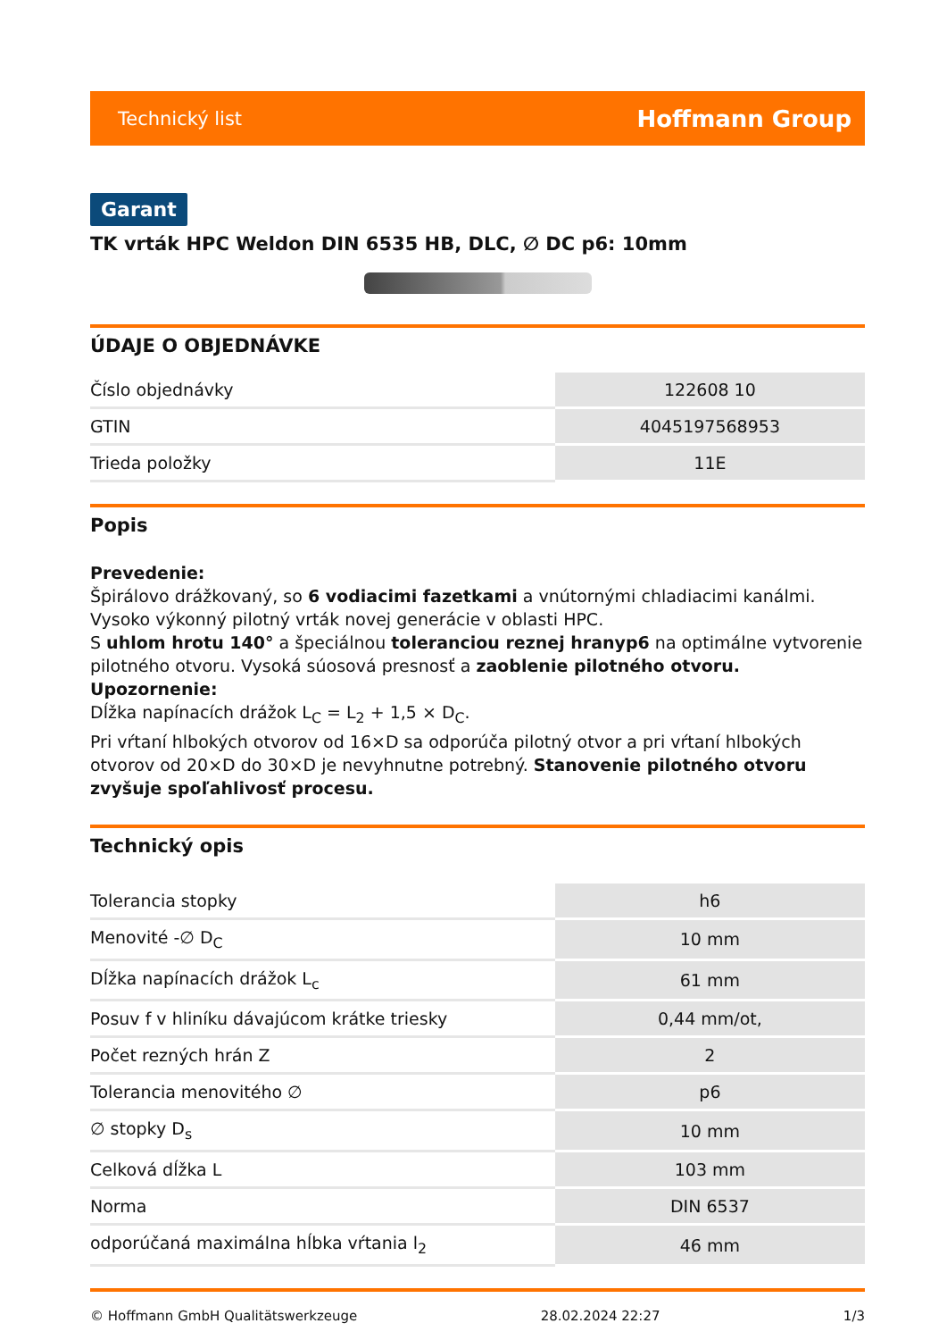Technický list Hoffmann Group
Garant
TK vrták HPC Weldon DIN 6535 HB, DLC, ∅ DC p6: 10mm
ÚDAJE O OBJEDNÁVKE
| Číslo objednávky | 122608 10 |
| GTIN | 4045197568953 |
| Trieda položky | 11E |
Popis
Prevedenie:
Špirálovo drážkovaný, so 6 vodiacimi fazetkami a vnútornými chladiacimi kanálmi.
Vysoko výkonný pilotný vrták novej generácie v oblasti HPC.
S uhlom hrotu 140° a špeciálnou toleranciou reznej hranyp6 na optimálne vytvorenie pilotného otvoru. Vysoká súosová presnosť a zaoblenie pilotného otvoru.
Upozornenie:
Dĺžka napínacích drážok L<sub>C</sub> = L<sub>2</sub> + 1,5 × D<sub>C</sub>.
Pri vŕtaní hlbokých otvorov od 16×D sa odporúča pilotný otvor a pri vŕtaní hlbokých otvorov od 20×D do 30×D je nevyhnutne potrebný. Stanovenie pilotného otvoru zvyšuje spoľahlivosť procesu.
Technický opis
| Tolerancia stopky | h6 |
| Menovité -∅ D<sub>C</sub> | 10 mm |
| Dĺžka napínacích drážok L<sub>c</sub> | 61 mm |
| Posuv f v hliníku dávajúcom krátke triesky | 0,44 mm/ot, |
| Počet rezných hrán Z | 2 |
| Tolerancia menovitého ∅ | p6 |
| ∅ stopky D<sub>s</sub> | 10 mm |
| Celková dĺžka L | 103 mm |
| Norma | DIN 6537 |
| odporúčaná maximálna hĺbka vŕtania l<sub>2</sub> | 46 mm |
© Hoffmann GmbH Qualitätswerkzeuge 28.02.2024 22:27 1/3